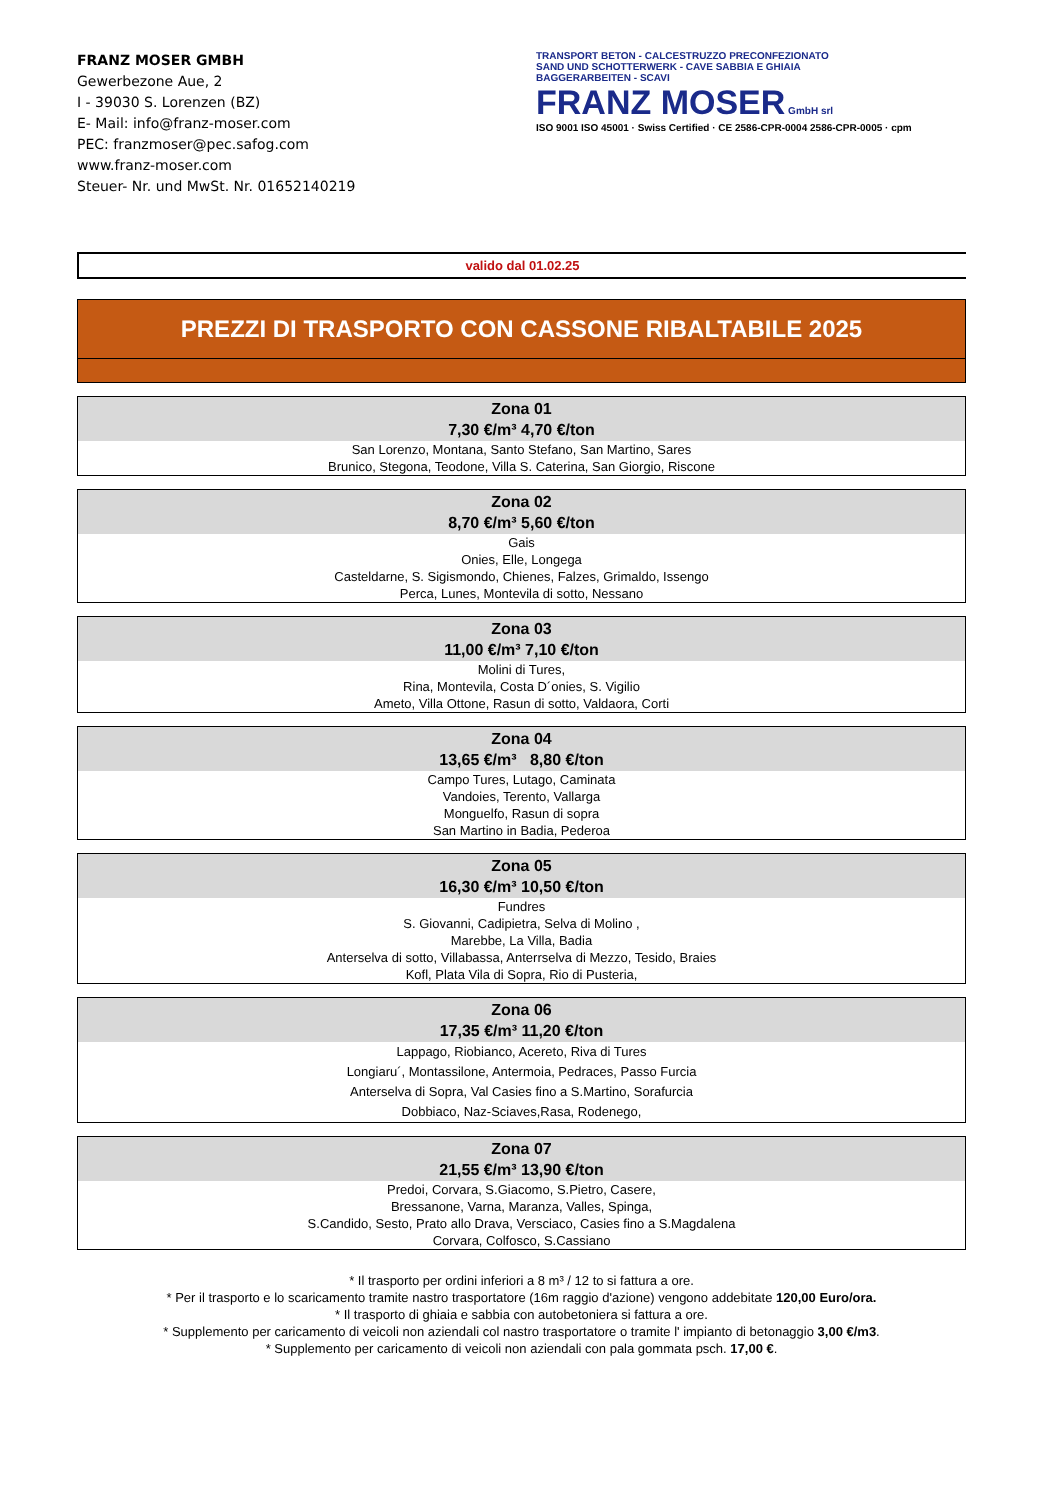FRANZ MOSER GMBH
Gewerbezone Aue, 2
I - 39030 S. Lorenzen (BZ)
E- Mail: info@franz-moser.com
PEC: franzmoser@pec.safog.com
www.franz-moser.com
Steuer- Nr. und MwSt. Nr. 01652140219
TRANSPORT BETON - CALCESTRUZZO PRECONFEZIONATO
SAND UND SCHOTTERWERK - CAVE SABBIA E GHIAIA
BAGGERARBEITEN - SCAVI
FRANZ MOSER GmbH srl
ISO 9001 ISO 45001 · Swiss Certified · CE 2586-CPR-0004 2586-CPR-0005 · cpm
valido dal 01.02.25
PREZZI DI TRASPORTO CON CASSONE RIBALTABILE 2025
| Zona 01 7,30 €/m³ 4,70 €/ton |
| --- |
| San Lorenzo, Montana, Santo Stefano, San Martino, Sares Brunico, Stegona, Teodone, Villa S. Caterina, San Giorgio, Riscone |
| Zona 02 8,70 €/m³ 5,60 €/ton |
| --- |
| Gais Onies, Elle, Longega Casteldarne, S. Sigismondo, Chienes, Falzes, Grimaldo, Issengo Perca, Lunes, Montevila di sotto, Nessano |
| Zona 03 11,00 €/m³ 7,10 €/ton |
| --- |
| Molini di Tures, Rina, Montevila, Costa D´onies, S. Vigilio Ameto, Villa Ottone, Rasun di sotto, Valdaora, Corti |
| Zona 04 13,65 €/m³ 8,80 €/ton |
| --- |
| Campo Tures, Lutago, Caminata Vandoies, Terento, Vallarga Monguelfo, Rasun di sopra San Martino in Badia, Pederoa |
| Zona 05 16,30 €/m³ 10,50 €/ton |
| --- |
| Fundres S. Giovanni, Cadipietra, Selva di Molino , Marebbe, La Villa, Badia Anterselva di sotto, Villabassa, Anterrselva di Mezzo, Tesido, Braies Kofl, Plata Vila di Sopra, Rio di Pusteria, |
| Zona 06 17,35 €/m³ 11,20 €/ton |
| --- |
| Lappago, Riobianco, Acereto, Riva di Tures Longiaru´, Montassilone, Antermoia, Pedraces, Passo Furcia Anterselva di Sopra, Val Casies fino a S.Martino, Sorafurcia Dobbiaco, Naz-Sciaves,Rasa, Rodenego, |
| Zona 07 21,55 €/m³ 13,90 €/ton |
| --- |
| Predoi, Corvara, S.Giacomo, S.Pietro, Casere, Bressanone, Varna, Maranza, Valles, Spinga, S.Candido, Sesto, Prato allo Drava, Versciaco, Casies fino a S.Magdalena Corvara, Colfosco, S.Cassiano |
* Il trasporto per ordini inferiori a 8 m³ / 12 to si fattura a ore.
* Per il trasporto e lo scaricamento tramite nastro trasportatore (16m raggio d'azione) vengono addebitate 120,00 Euro/ora.
* Il trasporto di ghiaia e sabbia con autobetoniera si fattura a ore.
* Supplemento per caricamento di veicoli non aziendali col nastro trasportatore o tramite l' impianto di betonaggio 3,00 €/m3.
* Supplemento per caricamento di veicoli non aziendali con pala gommata psch. 17,00 €.